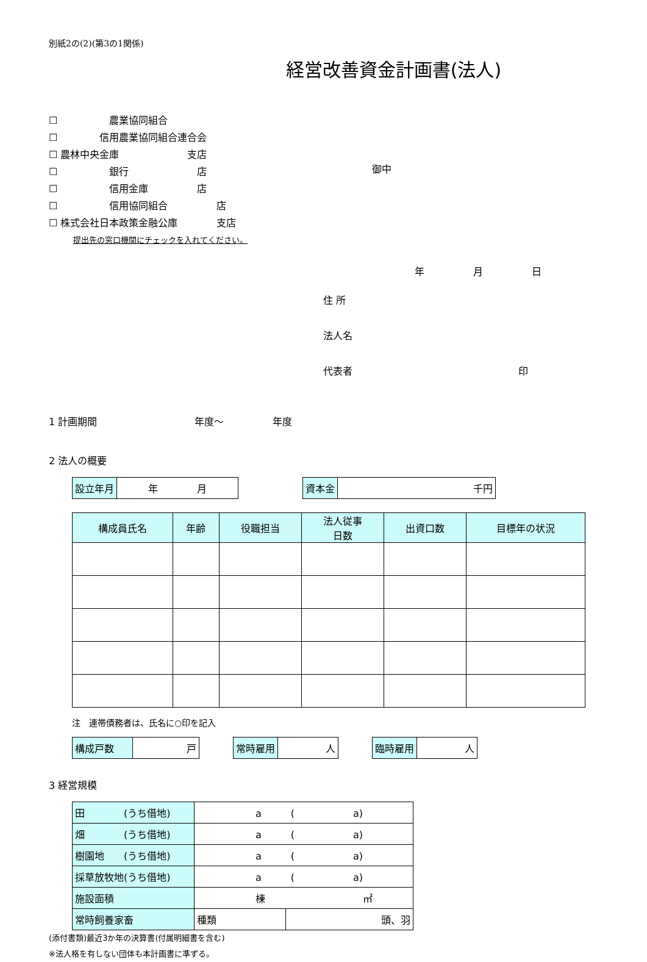別紙2の(2)(第3の1関係)
経営改善資金計画書(法人)
☐ 　　　　　農業協同組合
☐ 　　　　信用農業協同組合連合会
☐ 農林中央金庫　　　　　　　支店
☐ 　　　　　銀行　　　　　　　店
☐ 　　　　　信用金庫　　　　　店
☐ 　　　　　信用協同組合　　　　　店
☐ 株式会社日本政策金融公庫　　　　支店
提出先の窓口機関にチェックを入れてください。
御中
年　　　　　月　　　　　日
住 所
法人名
代表者　　　　　　　　　　　　　　　　　印
1 計画期間　　　　　　　　　　年度～　　　　　年度
2 法人の概要
| 設立年月 | 年 月 |
| 資本金 | 千円 |
| 構成員氏名 | 年齢 | 役職担当 | 法人従事 日数 | 出資口数 | 目標年の状況 |
| --- | --- | --- | --- | --- | --- |
注　連帯債務者は、氏名に○印を記入
| 構成戸数 | 戸 |
| 常時雇用 | 人 |
| 臨時雇用 | 人 |
3 経営規模
| 田 (うち借地) | a ( a) | |
| 畑 (うち借地) | a ( a) | |
| 樹園地 (うち借地) | a ( a) | |
| 採草放牧地(うち借地) | a ( a) | |
| 施設面積 | 棟 ㎡ | |
| 常時飼養家畜 | 種類 | 頭、羽 |
(添付書類)最近3か年の決算書(付属明細書を含む)
※法人格を有しない団体も本計画書に準ずる。